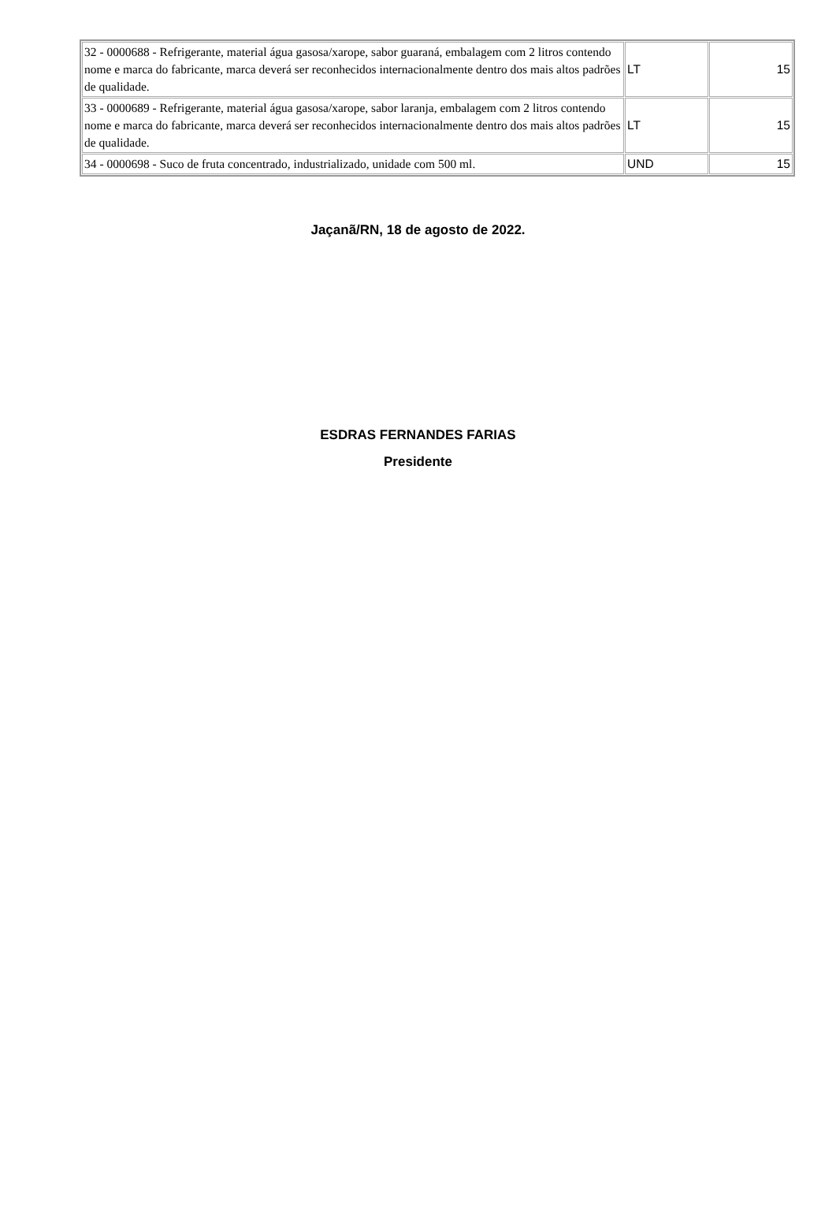| 32 - 0000688 - Refrigerante, material água gasosa/xarope, sabor guaraná, embalagem com 2 litros contendo nome e marca do fabricante, marca deverá ser reconhecidos internacionalmente dentro dos mais altos padrões de qualidade. | LT | 15 |
| 33 - 0000689 - Refrigerante, material água gasosa/xarope, sabor laranja, embalagem com 2 litros contendo nome e marca do fabricante, marca deverá ser reconhecidos internacionalmente dentro dos mais altos padrões de qualidade. | LT | 15 |
| 34 - 0000698 - Suco de fruta concentrado, industrializado, unidade com 500 ml. | UND | 15 |
Jaçanã/RN, 18 de agosto de 2022.
ESDRAS FERNANDES FARIAS
Presidente